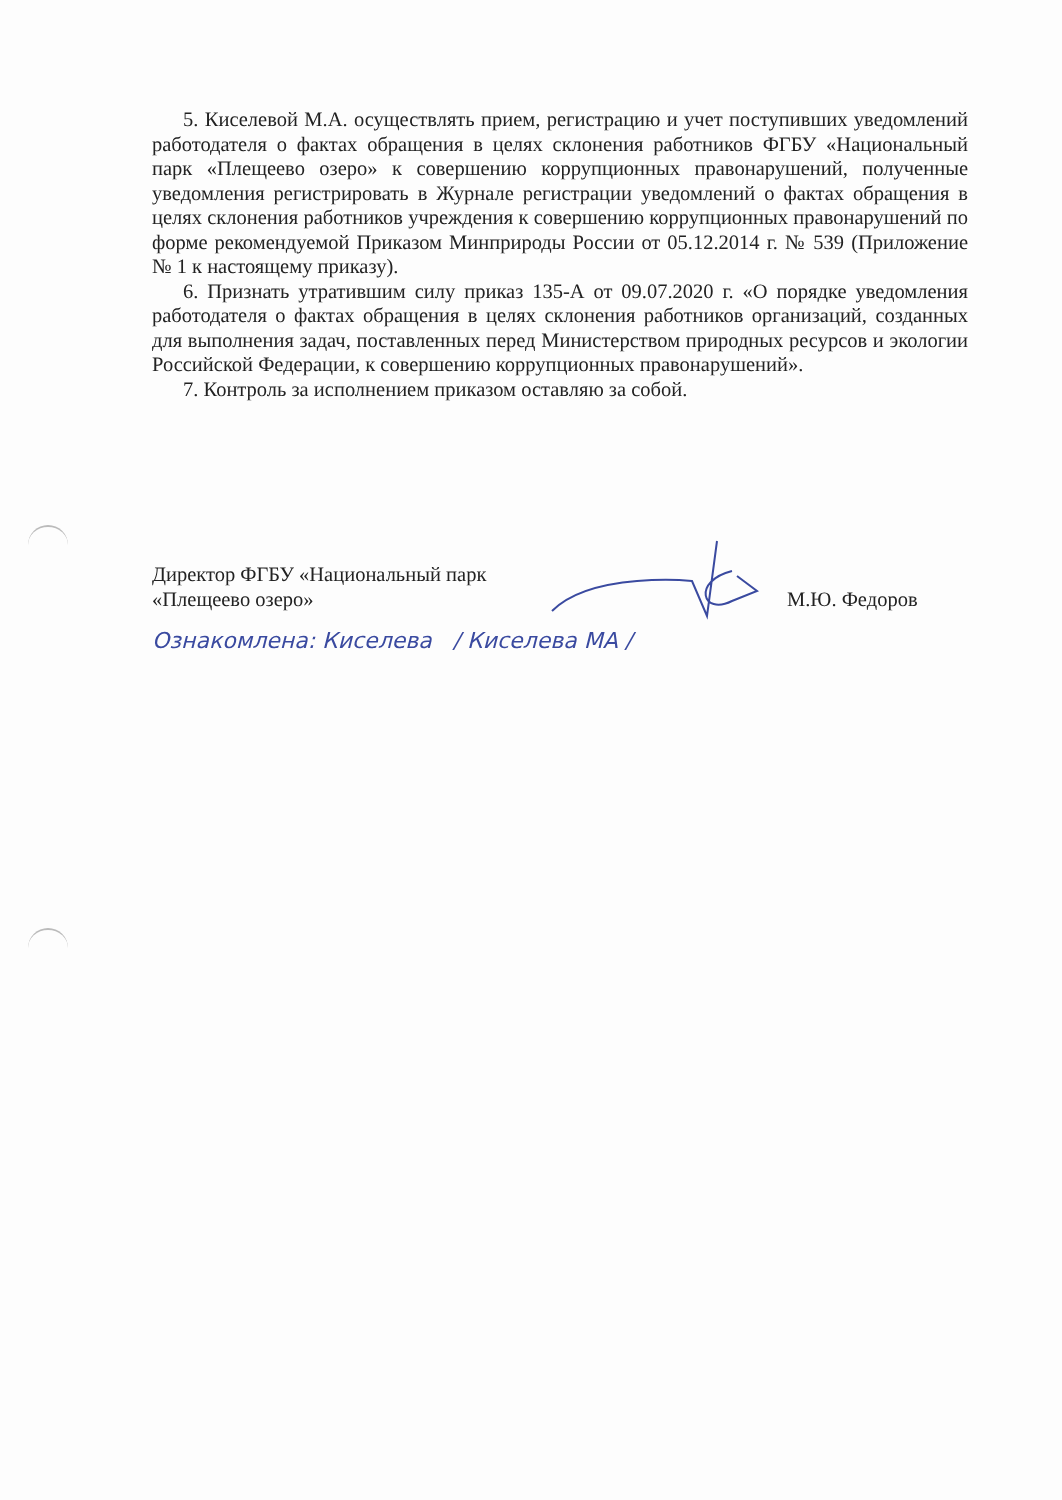5. Киселевой М.А. осуществлять прием, регистрацию и учет поступивших уведомлений работодателя о фактах обращения в целях склонения работников ФГБУ «Национальный парк «Плещеево озеро» к совершению коррупционных правонарушений, полученные уведомления регистрировать в Журнале регистрации уведомлений о фактах обращения в целях склонения работников учреждения к совершению коррупционных правонарушений по форме рекомендуемой Приказом Минприроды России от 05.12.2014 г. № 539 (Приложение № 1 к настоящему приказу).
6. Признать утратившим силу приказ 135-А от 09.07.2020 г. «О порядке уведомления работодателя о фактах обращения в целях склонения работников организаций, созданных для выполнения задач, поставленных перед Министерством природных ресурсов и экологии Российской Федерации, к совершению коррупционных правонарушений».
7. Контроль за исполнением приказом оставляю за собой.
Директор ФГБУ «Национальный парк
«Плещеево озеро»
М.Ю. Федоров
Ознакомлена: Киселева / Киселева МА /